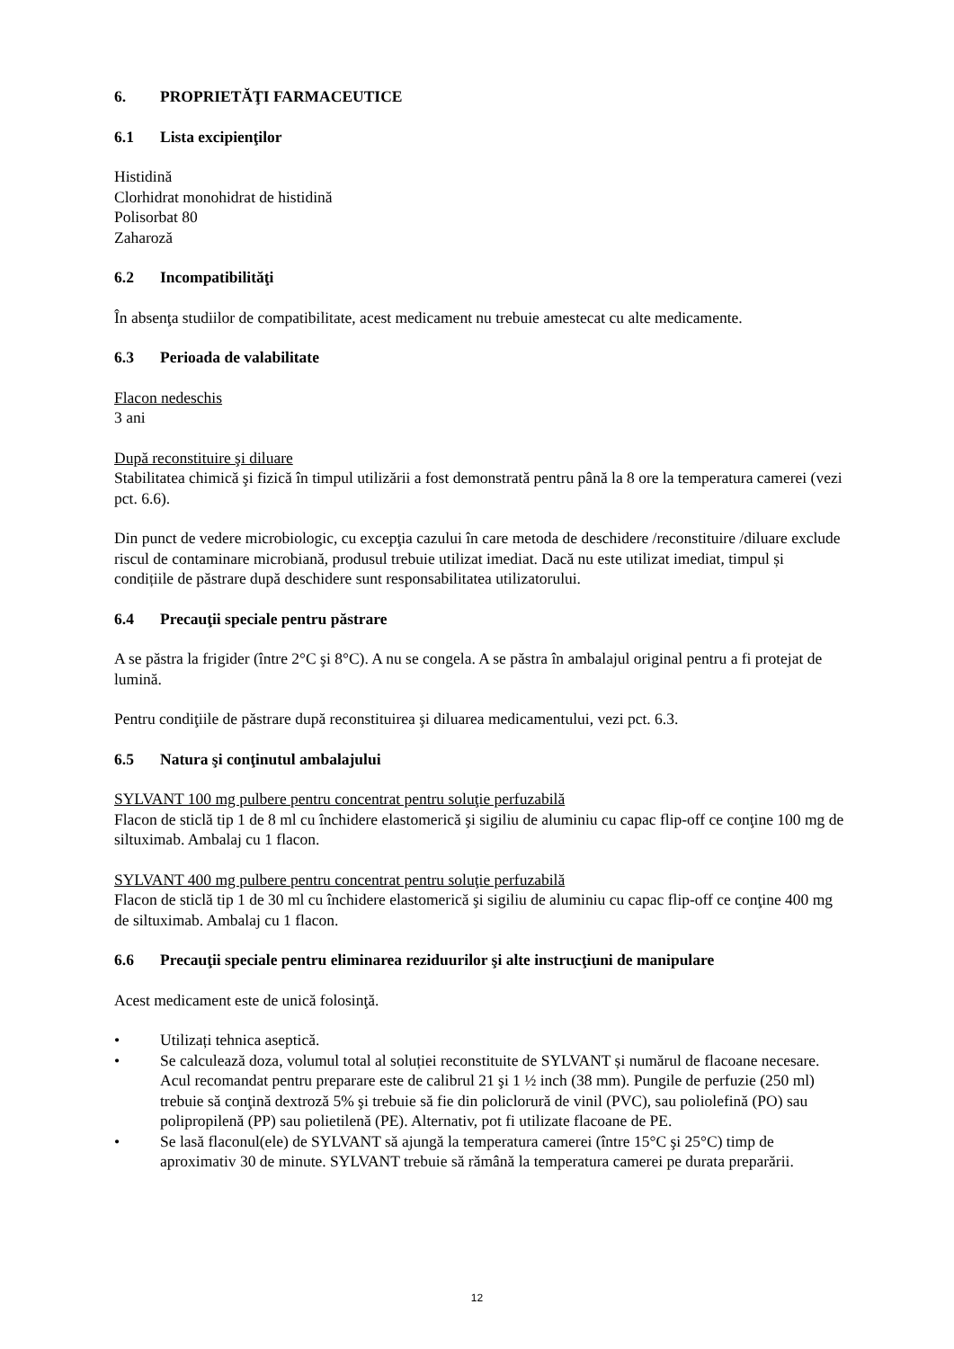6. PROPRIETĂŢI FARMACEUTICE
6.1 Lista excipienţilor
Histidină
Clorhidrat monohidrat de histidină
Polisorbat 80
Zaharoză
6.2 Incompatibilităţi
În absenţa studiilor de compatibilitate, acest medicament nu trebuie amestecat cu alte medicamente.
6.3 Perioada de valabilitate
Flacon nedeschis
3 ani
După reconstituire şi diluare
Stabilitatea chimică şi fizică în timpul utilizării a fost demonstrată pentru până la 8 ore la temperatura camerei (vezi pct. 6.6).
Din punct de vedere microbiologic, cu excepţia cazului în care metoda de deschidere /reconstituire /diluare exclude riscul de contaminare microbiană, produsul trebuie utilizat imediat. Dacă nu este utilizat imediat, timpul și condițiile de păstrare după deschidere sunt responsabilitatea utilizatorului.
6.4 Precauţii speciale pentru păstrare
A se păstra la frigider (între 2°C şi 8°C). A nu se congela. A se păstra în ambalajul original pentru a fi protejat de lumină.
Pentru condiţiile de păstrare după reconstituirea şi diluarea medicamentului, vezi pct. 6.3.
6.5 Natura şi conţinutul ambalajului
SYLVANT 100 mg pulbere pentru concentrat pentru soluţie perfuzabilă
Flacon de sticlă tip 1 de 8 ml cu închidere elastomerică şi sigiliu de aluminiu cu capac flip-off ce conţine 100 mg de siltuximab. Ambalaj cu 1 flacon.
SYLVANT 400 mg pulbere pentru concentrat pentru soluţie perfuzabilă
Flacon de sticlă tip 1 de 30 ml cu închidere elastomerică şi sigiliu de aluminiu cu capac flip-off ce conţine 400 mg de siltuximab. Ambalaj cu 1 flacon.
6.6 Precauţii speciale pentru eliminarea reziduurilor şi alte instrucţiuni de manipulare
Acest medicament este de unică folosinţă.
• Utilizați tehnica aseptică.
• Se calculează doza, volumul total al soluției reconstituite de SYLVANT și numărul de flacoane necesare. Acul recomandat pentru preparare este de calibrul 21 şi 1 ½ inch (38 mm). Pungile de perfuzie (250 ml) trebuie să conţină dextroză 5% şi trebuie să fie din policlorură de vinil (PVC), sau poliolefină (PO) sau polipropilenă (PP) sau polietilenă (PE). Alternativ, pot fi utilizate flacoane de PE.
• Se lasă flaconul(ele) de SYLVANT să ajungă la temperatura camerei (între 15°C şi 25°C) timp de aproximativ 30 de minute. SYLVANT trebuie să rămână la temperatura camerei pe durata preparării.
12